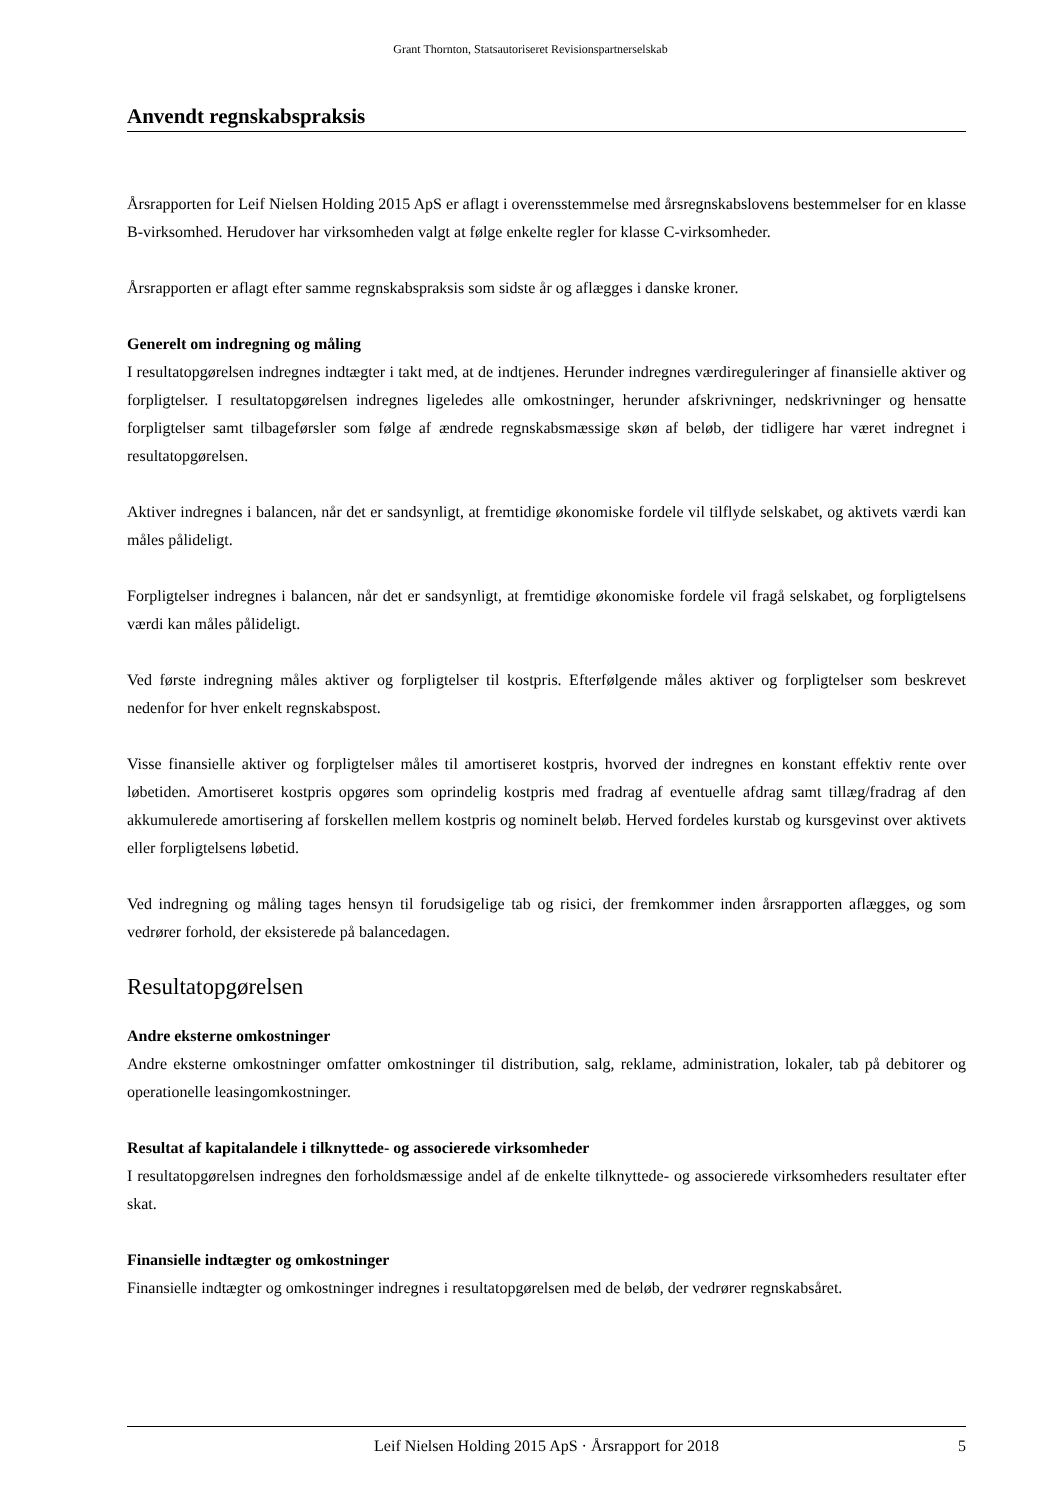Grant Thornton, Statsautoriseret Revisionspartnerselskab
Anvendt regnskabspraksis
Årsrapporten for Leif Nielsen Holding 2015 ApS er aflagt i overensstemmelse med årsregnskabslovens bestemmelser for en klasse B-virksomhed. Herudover har virksomheden valgt at følge enkelte regler for klasse C-virksomheder.
Årsrapporten er aflagt efter samme regnskabspraksis som sidste år og aflægges i danske kroner.
Generelt om indregning og måling
I resultatopgørelsen indregnes indtægter i takt med, at de indtjenes. Herunder indregnes værdireguleringer af finansielle aktiver og forpligtelser. I resultatopgørelsen indregnes ligeledes alle omkostninger, herunder afskrivninger, nedskrivninger og hensatte forpligtelser samt tilbageførsler som følge af ændrede regnskabsmæssige skøn af beløb, der tidligere har været indregnet i resultatopgørelsen.
Aktiver indregnes i balancen, når det er sandsynligt, at fremtidige økonomiske fordele vil tilflyde selskabet, og aktivets værdi kan måles pålideligt.
Forpligtelser indregnes i balancen, når det er sandsynligt, at fremtidige økonomiske fordele vil fragå selskabet, og forpligtelsens værdi kan måles pålideligt.
Ved første indregning måles aktiver og forpligtelser til kostpris. Efterfølgende måles aktiver og forpligtelser som beskrevet nedenfor for hver enkelt regnskabspost.
Visse finansielle aktiver og forpligtelser måles til amortiseret kostpris, hvorved der indregnes en konstant effektiv rente over løbetiden. Amortiseret kostpris opgøres som oprindelig kostpris med fradrag af eventuelle afdrag samt tillæg/fradrag af den akkumulerede amortisering af forskellen mellem kostpris og nominelt beløb. Herved fordeles kurstab og kursgevinst over aktivets eller forpligtelsens løbetid.
Ved indregning og måling tages hensyn til forudsigelige tab og risici, der fremkommer inden årsrapporten aflægges, og som vedrører forhold, der eksisterede på balancedagen.
Resultatopgørelsen
Andre eksterne omkostninger
Andre eksterne omkostninger omfatter omkostninger til distribution, salg, reklame, administration, lokaler, tab på debitorer og operationelle leasingomkostninger.
Resultat af kapitalandele i tilknyttede- og associerede virksomheder
I resultatopgørelsen indregnes den forholdsmæssige andel af de enkelte tilknyttede- og associerede virksomheders resultater efter skat.
Finansielle indtægter og omkostninger
Finansielle indtægter og omkostninger indregnes i resultatopgørelsen med de beløb, der vedrører regnskabsåret.
Leif Nielsen Holding 2015 ApS · Årsrapport for 2018 5